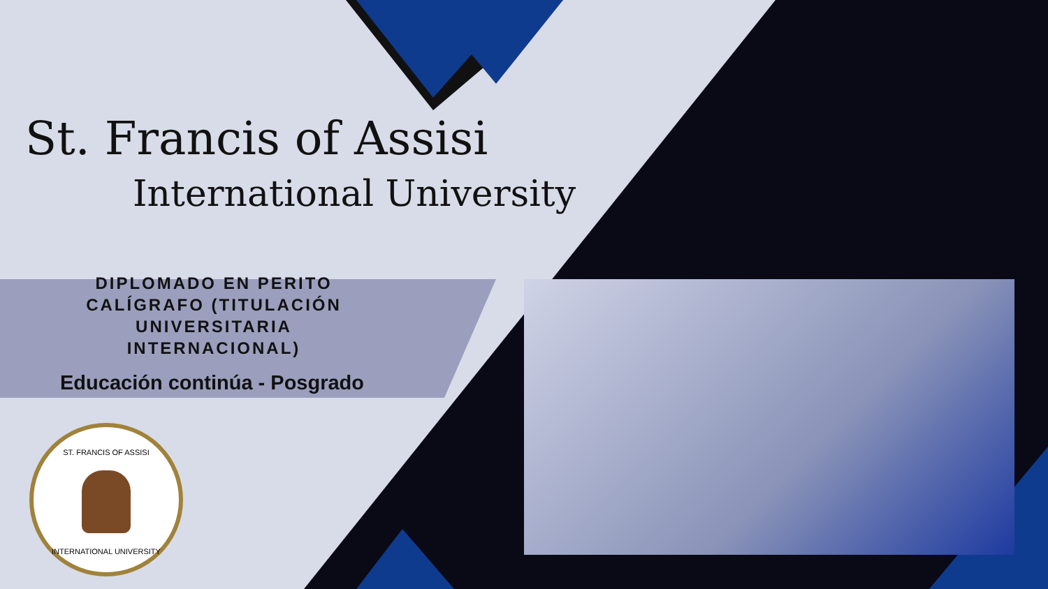St. Francis of Assisi
International University
DIPLOMADO EN PERITO CALÍGRAFO (TITULACIÓN UNIVERSITARIA INTERNACIONAL)
Educación continúa - Posgrado
ST. FRANCIS OF ASSISI
INTERNATIONAL UNIVERSITY